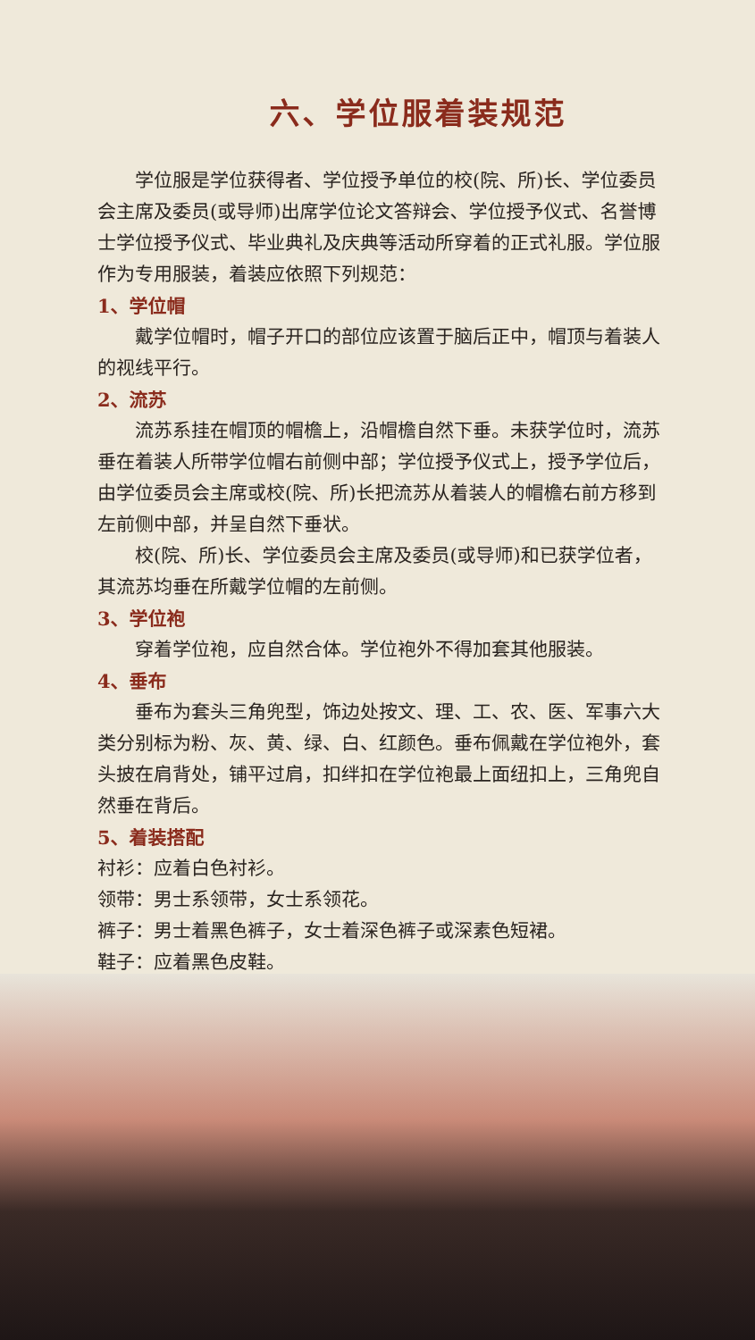六、学位服着装规范
学位服是学位获得者、学位授予单位的校(院、所)长、学位委员会主席及委员(或导师)出席学位论文答辩会、学位授予仪式、名誉博士学位授予仪式、毕业典礼及庆典等活动所穿着的正式礼服。学位服作为专用服装，着装应依照下列规范：
1、学位帽
戴学位帽时，帽子开口的部位应该置于脑后正中，帽顶与着装人的视线平行。
2、流苏
流苏系挂在帽顶的帽檐上，沿帽檐自然下垂。未获学位时，流苏垂在着装人所带学位帽右前侧中部；学位授予仪式上，授予学位后，由学位委员会主席或校(院、所)长把流苏从着装人的帽檐右前方移到左前侧中部，并呈自然下垂状。
校(院、所)长、学位委员会主席及委员(或导师)和已获学位者，其流苏均垂在所戴学位帽的左前侧。
3、学位袍
穿着学位袍，应自然合体。学位袍外不得加套其他服装。
4、垂布
垂布为套头三角兜型，饰边处按文、理、工、农、医、军事六大类分别标为粉、灰、黄、绿、白、红颜色。垂布佩戴在学位袍外，套头披在肩背处，铺平过肩，扣绊扣在学位袍最上面纽扣上，三角兜自然垂在背后。
5、着装搭配
衬衫：应着白色衬衫。
领带：男士系领带，女士系领花。
裤子：男士着黑色裤子，女士着深色裤子或深素色短裙。
鞋子：应着黑色皮鞋。